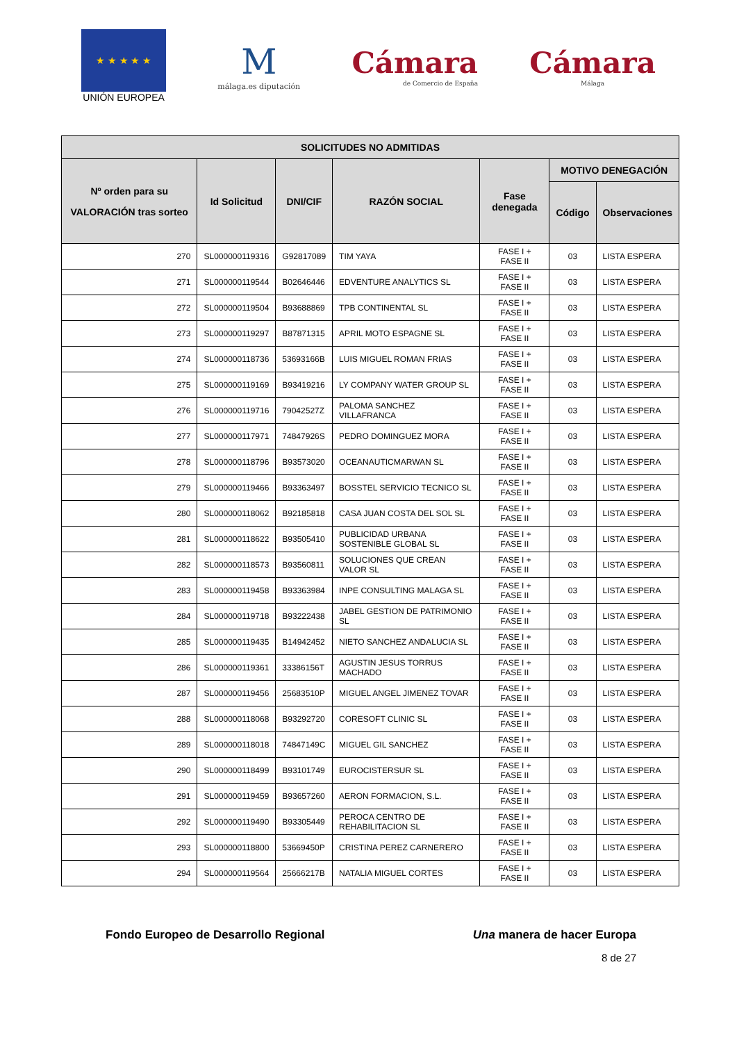★ ★ ★ ★ ★
UNIÓN EUROPEA
M
málaga.es diputación
Cámara
de Comercio de España
Cámara
Málaga
| SOLICITUDES NO ADMITIDAS | | | | | | |
| --- | --- | --- | --- | --- | --- | --- |
| Nº orden para su VALORACIÓN tras sorteo | Id Solicitud | DNI/CIF | RAZÓN SOCIAL | Fase denegada | MOTIVO DENEGACIÓN | |
| | | | | | Código | Observaciones |
| 270 | SL000000119316 | G92817089 | TIM YAYA | FASE I + FASE II | 03 | LISTA ESPERA |
| 271 | SL000000119544 | B02646446 | EDVENTURE ANALYTICS SL | FASE I + FASE II | 03 | LISTA ESPERA |
| 272 | SL000000119504 | B93688869 | TPB CONTINENTAL SL | FASE I + FASE II | 03 | LISTA ESPERA |
| 273 | SL000000119297 | B87871315 | APRIL MOTO ESPAGNE SL | FASE I + FASE II | 03 | LISTA ESPERA |
| 274 | SL000000118736 | 53693166B | LUIS MIGUEL ROMAN FRIAS | FASE I + FASE II | 03 | LISTA ESPERA |
| 275 | SL000000119169 | B93419216 | LY COMPANY WATER GROUP SL | FASE I + FASE II | 03 | LISTA ESPERA |
| 276 | SL000000119716 | 79042527Z | PALOMA SANCHEZ VILLAFRANCA | FASE I + FASE II | 03 | LISTA ESPERA |
| 277 | SL000000117971 | 74847926S | PEDRO DOMINGUEZ MORA | FASE I + FASE II | 03 | LISTA ESPERA |
| 278 | SL000000118796 | B93573020 | OCEANAUTICMARWAN SL | FASE I + FASE II | 03 | LISTA ESPERA |
| 279 | SL000000119466 | B93363497 | BOSSTEL SERVICIO TECNICO SL | FASE I + FASE II | 03 | LISTA ESPERA |
| 280 | SL000000118062 | B92185818 | CASA JUAN COSTA DEL SOL SL | FASE I + FASE II | 03 | LISTA ESPERA |
| 281 | SL000000118622 | B93505410 | PUBLICIDAD URBANA SOSTENIBLE GLOBAL SL | FASE I + FASE II | 03 | LISTA ESPERA |
| 282 | SL000000118573 | B93560811 | SOLUCIONES QUE CREAN VALOR SL | FASE I + FASE II | 03 | LISTA ESPERA |
| 283 | SL000000119458 | B93363984 | INPE CONSULTING MALAGA SL | FASE I + FASE II | 03 | LISTA ESPERA |
| 284 | SL000000119718 | B93222438 | JABEL GESTION DE PATRIMONIO SL | FASE I + FASE II | 03 | LISTA ESPERA |
| 285 | SL000000119435 | B14942452 | NIETO SANCHEZ ANDALUCIA SL | FASE I + FASE II | 03 | LISTA ESPERA |
| 286 | SL000000119361 | 33386156T | AGUSTIN JESUS TORRUS MACHADO | FASE I + FASE II | 03 | LISTA ESPERA |
| 287 | SL000000119456 | 25683510P | MIGUEL ANGEL JIMENEZ TOVAR | FASE I + FASE II | 03 | LISTA ESPERA |
| 288 | SL000000118068 | B93292720 | CORESOFT CLINIC SL | FASE I + FASE II | 03 | LISTA ESPERA |
| 289 | SL000000118018 | 74847149C | MIGUEL GIL SANCHEZ | FASE I + FASE II | 03 | LISTA ESPERA |
| 290 | SL000000118499 | B93101749 | EUROCISTERSUR SL | FASE I + FASE II | 03 | LISTA ESPERA |
| 291 | SL000000119459 | B93657260 | AERON FORMACION, S.L. | FASE I + FASE II | 03 | LISTA ESPERA |
| 292 | SL000000119490 | B93305449 | PEROCA CENTRO DE REHABILITACION SL | FASE I + FASE II | 03 | LISTA ESPERA |
| 293 | SL000000118800 | 53669450P | CRISTINA PEREZ CARNERERO | FASE I + FASE II | 03 | LISTA ESPERA |
| 294 | SL000000119564 | 25666217B | NATALIA MIGUEL CORTES | FASE I + FASE II | 03 | LISTA ESPERA |
Fondo Europeo de Desarrollo Regional Una manera de hacer Europa
8 de 27